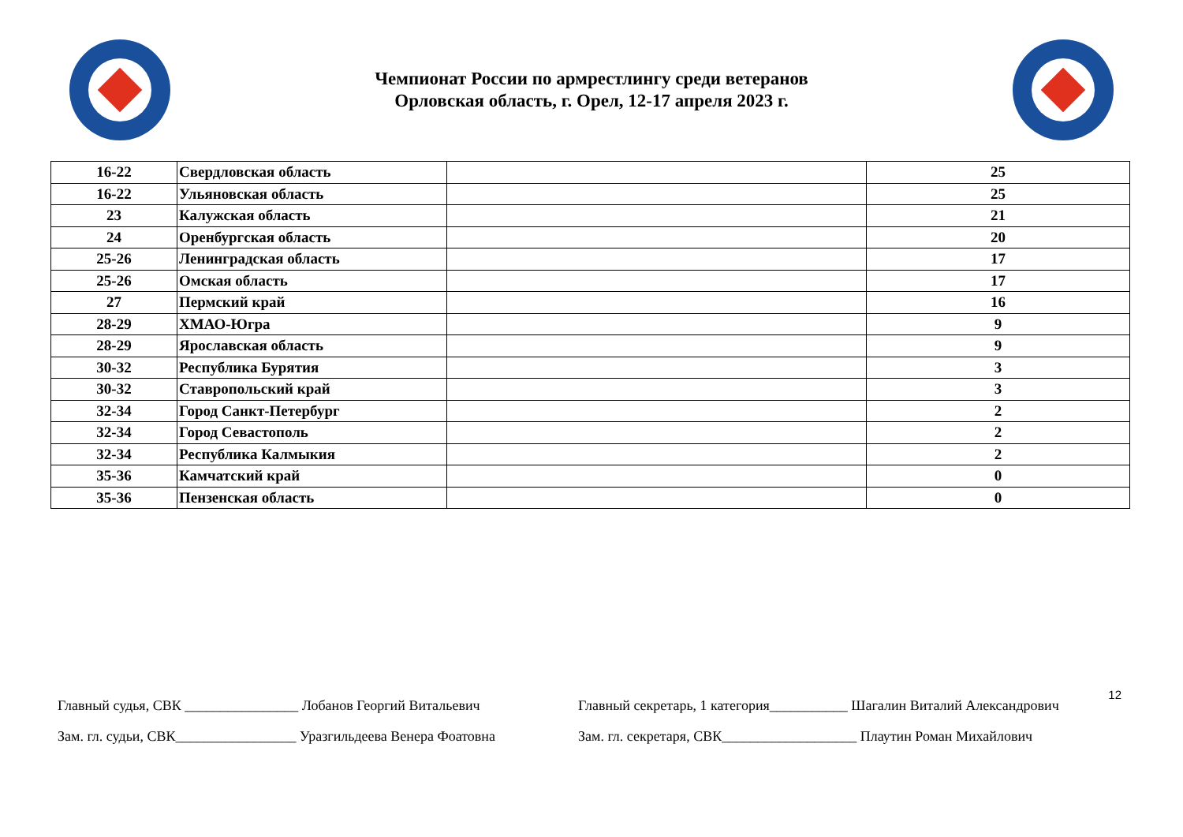Чемпионат России по армрестлингу среди ветеранов
Орловская область, г. Орел, 12-17 апреля 2023 г.
| 16-22 | Свердловская область | | 25 |
| 16-22 | Ульяновская область | | 25 |
| 23 | Калужская область | | 21 |
| 24 | Оренбургская область | | 20 |
| 25-26 | Ленинградская область | | 17 |
| 25-26 | Омская область | | 17 |
| 27 | Пермский край | | 16 |
| 28-29 | ХМАО-Югра | | 9 |
| 28-29 | Ярославская область | | 9 |
| 30-32 | Республика Бурятия | | 3 |
| 30-32 | Ставропольский край | | 3 |
| 32-34 | Город Санкт-Петербург | | 2 |
| 32-34 | Город Севастополь | | 2 |
| 32-34 | Республика Калмыкия | | 2 |
| 35-36 | Камчатский край | | 0 |
| 35-36 | Пензенская область | | 0 |
12
Главный судья, СВК ________________ Лобанов Георгий Витальевич
Зам. гл. судьи, СВК_________________ Уразгильдеева Венера Фоатовна
Главный секретарь, 1 категория___________ Шагалин Виталий Александрович
Зам. гл. секретаря, СВК___________________ Плаутин Роман Михайлович